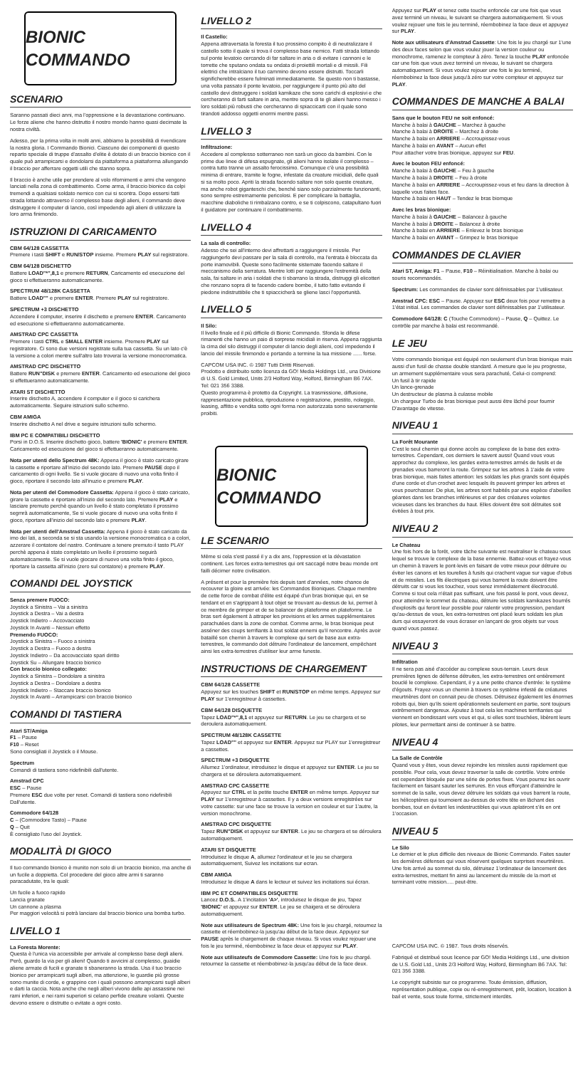BIONIC COMMANDO
SCENARIO
Saranno passati dieci anni, ma l'oppressione e la devastazione continuano. Le forze aliene che hanno distrutto il nostro mondo hanno quasi decimate la nostra civiltà.
Adesso, per la prima volta in molti anni, abbiamo la possibilità di rivendicare la nostra gloria. I Commando Bionici. Ciascuno dei componenti di questo reparto speciale di truppe d'assalto d'elite è dotato di un braccio bionico con il quale può arrampicarsi e dondolarsi da piattaforma a piattaforma allungando il braccio per afferrare oggetti utili che stanno sopra.
Il braccio è anche utile per prendere al volo rifornimenti e armi che vengono lanciati nella zona di combattimento. Come arma, il braccio bionico da colpi tremendi a qualsiasi soldato nemico con cui si scontra. Dopo essersi fatti strada lottando attraverso il complesso base degli alieni, il commando deve distruggere il computer di lancio, così impedendo agli alieni di utilizzare la loro arma finimondo.
ISTRUZIONI DI CARICAMENTO
CBM 64/128 CASSETTA
Premere i tasti SHIFT e RUN/STOP insieme. Premere PLAY sul registratore.
CBM 64/128 DISCHETTO
Battere LOAD"*",8,1 e premere RETURN, Caricamento ed esecuzione del gioco si effettueranno automaticamente.
SPECTRUM 48/128K CASSETTA
Battere LOAD"" e premere ENTER. Premere PLAY sul registratore.
SPECTRUM +3 DISCHETTO
Accendere il computer, inserire il dischetto e premere ENTER. Caricamento ed esecuzione si effettueranno automaticamente.
AMSTRAD CPC CASSETTA
Premere i tasti CTRL e SMALL ENTER insieme. Premere PLAY sul registratore. Ci sono due versioni registrate sulla tua cassetta. Su un lato c'è la versione a colori mentre sull'altro lato troverai la versione monocromatica.
AMSTRAD CPC DISCHETTO
Battere RUN"DISK e premere ENTER. Caricamento ed esecuzione del gioco si effettueranno automaticamente.
ATARI ST DISCHETTO
Inserire dischetto A, accendere il computer e il gioco si carichera automaticamente. Seguire istruzioni sullo schermo.
CBM AMIGA
Inserire dischetto A nel drive e seguire istruzioni sullo schermo.
IBM PC E COMPATIBILI DISCHETTO
Porsi in D.O.S. Inserire dischetto gioco, battere 'BIONIC' e premere ENTER. Caricamento ed esecuzione del gioco si effettueranno automaticamente.
Nota per utenti dello Spectrum 48K: Appena il gioco è stato caricato girare la cassette e riportare all'inizio del secondo lato. Premere PAUSE dopo il caricamento di ogni livello. Se si vuole giocare di nuovo una volta finito il gioco, riportare il secondo lato all'inuzio e premere PLAY.
Nota per utenti del Commodore Cassetta: Appena il gioco è stato caricato, girare la cassette e riportare all'inizio del secondo lato. Premere PLAY e lasciare premuto perchè quando un livello è stato completato il prossimo segmrà automaticamente, Se si vuole giocare di nuovo una volta finito il gioco, riportare all'inizio del secondo lato e premere PLAY.
Nota per utenti dell'Amstrad Cassetta: Appena il gioco è stato caricato da imo dei lati, a seconda se si sta usando la versione monocromatica o a colori, azzerare il contatore del nastro. Continuare a tenere premuto il tasto PLAY perchè appena è stato completato un livello il prossimo seguirà automaticamente. Se si vuole giocare di nuovo una volta finito il gioco, riportare la cassetta all'inizio (zero sul contatore) e premere PLAY.
COMANDI DEL JOYSTICK
Senza premere FUOCO:
Joystick a Sinistra – Vai a sinistra
Joystick a Destra – Vai a destra
Joystick Indietro – Accovacciato
Joystick In Avanti – Nessun effetto
Premendo FUOCO:
Joystick a Sinistra – Fuoco a sinistra
Joystick a Destra – Fuoco a destra
Joystick Indietro – Da accovacciato spari diritto
Joystick Su – Allungare braccio bionico
Con braccio bionico collegato:
Joystick a Sinistra – Dondolare a sinistra
Joystick a Destra – Dondolare a destra
Joystick Indietro – Staccare braccio bionico
Joystick In Avanti – Arrampicarsi con braccio bionico
COMANDI DI TASTIERA
Atari ST/Amiga
F1 – Pause
F10 – Reset
Sono consigliati il Joystick o il Mouse.
Spectrum
Comandi di tastiera sono ridefinibili dall'utente.
Amstrad CPC
ESC – Pause
Premere ESC due volte per reset. Comandi di tastiera sono ridefinibili Dall'utente.
Commodore 64/128
C – (Commodore Tasto) – Pause
Q – Quit
È consigliato l'uso del Joystick.
MODALITÀ DI GIOCO
Il tuo commando bionico è munito non solo di un braccio bionico, ma anche di un fucile a doppietta. Col procedere del gioco altre armi ti saranno paracadutate, tra le quali:
Un fucile a fuoco rapido
Lancia granate
Un cannone a plasma
Per maggiori velocità si potrà lanciare dal braccio bionico una bomba turbo.
LIVELLO 1
La Foresta Morente:
Questa è l'unica via accessibile per arrivale al complesso base degli alieni. Però, guardo la via per gli alieni! Quando ti avvicini al complesso, guaidie aliene armate di fucili e granate ti sbaneranno la strada. Usa il tuo braccio bionico per arrampicarti sugli alberi, ma attenzione, le guardie più grosse sono munite di corde, e grappino con i quali possono arrampicarsi sugli alberi e darti la caccia. Nota anche che negli alberi vivono delle api assassine nei rami inferiori, e nei rami superiori si celano perfide creature volanti. Queste devono essere o distrutte o evitate a ogni costo.
LIVELLO 2
Il Castello:
Appena attraversata la foresta il tuo prossimo compito è di neutralizzare il castello sotto il quale si trova il complesso base nemico. Fatti strada lottando sul ponte levatoio cercando di far saltare in aria o di evitare i cannoni e le torrette che sputano ondata su ondata di proiettili mortali e di missili. Fili elettrici che intralciano il tuo cammino devono essere distrutti. Toccarli significherebbe essere fulminati immediatamente. Se questo non ti bastasse, una volta passato il ponte levatoio, per raggiungere il punto più alto del castello devi distruggere i soldati kamikaze che sono carichi di esplosivi e che cercheranno di farti saltare in aria, mentre sopra di te gli alieni hanno messo i loro soldati più robusti che cercheranno di spiaccicarti con il quale sono tirandoti addosso oggetti enormi mentre passi.
LIVELLO 3
Infiltrazione:
Accedere al complesso sotterraneo non sarà un gioco da bambini. Con le prime due linee di difesa espugnate, gli alieni hanno isolate il complesso – contra tutto tranne un assalto ferocissimo. Comunque c'è una possibilità minima di entrare, tramite le fogne, infestate da creature micidiali, delle quali si sa molto poco. Apriti la strada facendo saltare non solo queste creature, ma anche robot giganteschi che, benché siano solo parzialmente funzionanti, sono sempre estremamente pericolosi. E per complicare la battaglia, macchine diaboliche ti rimbalzano contro, e se ti colpiscono, catapultano fuori il guidatore per continuare il combattimento.
LIVELLO 4
La sala di controllo:
Adesso che sei all'interno devi affrettarti a raggiungere il missile. Per raggiungerlo devi passare per la sala di controllo, ma l'entrata è bloccata da porte inamovibili. Queste sono facilmente sistemate facendo saltare il meccanismo della serratura. Mentre lotti per raggiungere l'estremità della sala, fai saltare in aria i soldati che ti sbarrano la strada, distruggi gli elicotteri che ronzano sopra di te facendo cadere bombe, il tutto fatto evitando il piedone indistruttibile che ti spiaccicherà se gliene lasci l'opportunità.
LIVELLO 5
Il Silo:
Il livello finale ed il più difficile di Bionic Commando. Sfonda le difese rimanenti che hanno un paio di sorprese micidiali in riserva. Appena raggiunta la cima del silo distruggi il computer di lancio degli alieni, così impedendo il lancio del missile finimondo e portando a termine la tua missione ...... forse.
CAPCOM USA INC. © 1987 Tutti Diritti Riservati.
Prodotto e distribuito sotto licenza da GO! Media Holdings Ltd., una Divisione di U.S. Gold Limited, Units 2/3 Holford Way, Holford, Birmingham B6 7AX. Tel: 021 356 3388.
Questo programma è protetto da Copyright. La trasmissione, diffusione, rappresentazione pubblica, riproduzione o registrazione, prestito, noleggio, leasing, affitto e vendita sotto ogni forma non autorizzata sono severamente proibiti.
BIONIC COMMANDO
LE SCENARIO
Même si cela s'est passé il y a dix ans, l'oppression et la dévastation continent. Les forces extra-terrestres qui ont saccagé notre beau monde ont failli décimer notre civilisation.
A présent et pour la première fois depuis tant d'années, notre chance de recouvrer la gloire est arrivée: les Commandos Bioniques. Chaque membre de cette force de combat d'élite est équipé d'un bras bionique qui, en se tendant et en s'agrippant à tout objet se trouvant au-dessus de lui, permet à ce membre de grimper et de se balancer de plateforme en plateforme. Le bras sert également à attraper les provisions et les armes supplémentaires parachutées dans la zone de combat. Comme arme, le bras bionique peut asséner des coups terrifiants à tout soldat ennemi qu'il rencontre. Après avoir bataillé son chemin à travers le complexe qui sert de base aux extra-terrestres, le commando doit détruire l'ordinateur de lancement, empêchant ainsi les extra-terrestres d'utiliser leur arme funeste.
INSTRUCTIONS DE CHARGEMENT
CBM 64/128 CASSETTE
Appuyez sur les touches SHIFT et RUN/STOP en même temps. Appuyez sur PLAY sur 1'enregistreur à cassettes.
CBM 64/128 DISQUETTE
Tapez LOAD"*",8,1 et appuyez sur RETURN. Le jeu se chargera et se deroulera automatiquement.
SPECTRUM 48/128K CASSETTE
Tapez LOAD"" et appuyez sur ENTER. Appuyez sur PLAY sur 1'enregistreur a cassettes.
SPECTRUM +3 DISQUETTE
Allumez 1'ordinateur, introduisez le disque et appuyez sur ENTER. Le jeu se chargera et se déroulera automatiquement.
AMSTRAD CPC CASSETTE
Appuyez sur CTRL et la petite touche ENTER en même temps. Appuyez sur PLAY sur 1'enregistreur à cassettes. Il y a deux versions enregistrées sur votre cassette: sur une face se trouve la version en couleur et sur 1'autre, la version monochrome.
AMSTRAD CPC DISQUETTE
Tapez RUN"DISK et appuyez sur ENTER. Le jeu se chargera et se déroulera automatiquement.
ATARI ST DISQUETTE
Introduisez le disque A, allumez l'ordinateur et le jeu se chargera automatiquement, Suivez les incitations sur ecran.
CBM AMIGA
Introduisez le disque A dans le lecteur et suivez les incitations sui écran.
IBM PC ET COMPATIBLES DISQUETTE
Lancez D.O.S.. A 1'incitation 'A>', introduisez le disque de jeu, Tapez 'BIONIC' et appuyez sur ENTER. Le jeu se chaigera et se déroulera automatiquement.
Note aux utilisateurs de Spectrum 48K: Une fois le jeu chargé, retournez la cassette et réembobinez-la jusqu'au début de la face deux. Appuyez sur PAUSE après le chargement de chaque niveau. Si vous voulez rejouer une fois le jeu terminé, réembobinez la face deux et appuyez sur PLAY.
Note aux utilisateufs de Commodore Cassette: Une fois le jeu chargé. retournez la cassette et réembobinez-la jusqu'au début de la face deux.
Appuyez sur PLAY et tenez cette touche enfoncée car une fois que vous avez terminé un niveau, le suivant se chargera automatiquement. Si vous voulez rejouer une fois le jeu terminé, réembobinez la face deux et appuyez sur PLAY.
Note aux utilisateurs d'Amstrad Cassette: Une fois le jeu chargé sur 1'une des deux faces selon que vous voulez jouer la version couleur ou monochrome, ramenez le compteur à zéro. Tenez la touche PLAY enfoncée car une fois que vous avez terminé un niveau, le suivant se chargera automatiquement. Si vous voulez rejouer une fois le jeu terminé, réembobinez la face deux jusqu'à zéro sur votre compteur et appuyez sur PLAY.
COMMANDES DE MANCHE A BALAI
Sans que le bouton FEU ne soit enfoncé:
Manche à balai à GAUCHE – Marchez à gauche
Manche à balai à DROITE – Marchez à droite
Manche à balai en ARRIERE – Accroupissez-vous
Manche à balai en AVANT – Aucun effet
Pour attacher votre bras bionique, appuyez sur FEU.
Avec le bouton FEU enfoncé:
Manche à balai à GAUCHE – Feu à gauche
Manche à balai à DROITE – Feu à droite
Manche à balai en ARRIERE – Accroupissez-vous et feu dans la direction à laquelle vous faites face.
Manche à balai en HAUT – Tendez le bras biomque
Avec les bras bionique:
Manche à balai à GAUCHE – Balancez à gauche
Manche à balai à DROITE – Balancez à droite
Manche à balai en ARRIERE – Enlevez le bras bionique
Manche à balai en AVANT – Grimpez le bras bionique
COMMANDES DE CLAVIER
Atari ST, Amiga: F1 – Pause, F10 – Réinitialisation. Manche à balai ou souris recommandés.
Spectrum: Les commandes de clavier sont définissables par 1'utilisateur.
Amstrad CPC: ESC – Pause. Appuyez sur ESC deux fois pour remettre a 1'état initial. Les commandes de clavier sont définissables par 1'utilisateur.
Commodore 64/128: C (Touche Commodore) – Pause, Q – Quittez. Le contrôle par manche à balai est recommandé.
LE JEU
Votre commando bionique est équipé non seulement d'un bras bionique mais aussi d'un fusil de chasse double standard. A mesure que le jeu progresse, un armement supplémentaire vous sera parachuté, Celui-ci comprend:
Un fusil à tir rapide
Un lance-grenade
Un destructeur de plasma à culasse mobile
Un chargeur Turbo de bras bionique peut aussi être lâché pour fournir D'avantage de vitesse.
NIVEAU 1
La Forêt Mourante
C'est le seul chemin qui donne accès au complexe de la base des extra-terrestres. Cependant, ces derniers le savent aussi! Quand vous vous approchez du complexe, les gardes extra-terrestres armés de fusils et de grenades vous barreront la route. Grimpez sur les arbres à 1'aide de votre bras bionique, mais faites attention: les soldats les plus grands sont équipés d'une corde et d'un crochet avec lesquels ils peuvent grimper les arbres et vous pourchasser. De plus, les arbres sont habités par une espèce d'abeilles géantes dans les branches inférieures et par des créatures volantes vicieuses dans les branches du haut. Elles doivent être soit détruites soit évitées à tout prix.
NIVEAU 2
Le Chateau
Une fois hors de la forêt, votre tâche suivante est neutraliser le chateau sous lequel se trouve le complexe de la base ennemie. Battez-vous et frayez-vous un chemin à travers le pont-levis en faisant de votre mieux pour détruire ou éviter les canons et les tourelles à fusils qui crachent vague sur vague d'obus et de missiles. Les fils électriques qui vous barrent la route doivent être détruits car si vous les touchez, vous serez immédiatement électrocuté. Comme si tout cela n'était pas suffisant, une fois passé le pont, vous devez, pour atteindre le sommet du chateau, détruire les soldats kamikazes bourrés d'explosifs qui feront leur possible pour ralentir votre progression, pendant qu'au-dessus de vous, les extra-terrestres ont placé leurs soldats les plus durs qui essayeront de vous écraser en lançant de gros objets sur vous quand vous passez.
NIVEAU 3
Infiltration
Il ne sera pas aisé d'accéder au complexe sous-terrain. Leurs deux premières lignes de défense détruites, les extra-terrestres ont entièrement bouclé le complexe. Cependant, il y a une petite chance d'entrée: le système d'égouts. Frayez-vous un chemin à travers ce système infesté de créatures meurtrières dont on connait peu de choses. Détruisez également les énormes robots qui, bien qu'ils soient opérationnels seulement en partie, sont toujours extrêmement dangereux. Ajoutez à tout cela les machines terrifiantes qui viennent en bondissant vers vous et qui, si elles sont touchées, libèrent leurs pilotes, leur permettant ainsi de continuer à se battre.
NIVEAU 4
La Salle de Contrôle
Quand vous y êtes, vous devez rejoindre les missiles aussi rapidement que possible. Pour cela, vous devez traverser la salle de contrôle. Votre entrée est cependant bloquée par une série de portes fixes. Vous pourrez les ouvrir facilement en faisant sauter les serrures. En vous efforçant d'atteindre le sommet de la salle, vous devez détruire les soldats qui vous barrent la route, les hélicoptères qui tournoient au-dessus de votre tête en lâchant des bombes, tout en évitant les indestructibles qui vous aplatiront s'ils en ont 1'occasion.
NIVEAU 5
Le Silo
Le dernier et le plus difficile des niveaux de Bionic Commando. Faites sauter les dernières défenses qui vous réservent quelques surprises meurtrières. Une fois arrivé au sommet du silo, détruisez 1'ordinateur de lancement des extra-terrestres, mettant fin ainsi au lancement du missile de la mort et terminant votre mission..... peut-être.
CAPCOM USA INC. © 1987. Tous droits réservés.
Fabriqué et distribué sous licence par GO! Media Holdings Ltd., une division de U.S. Gold Ltd., Units 2/3 Holford Way, Holford, Birmingham B6 7AX. Tel: 021 356 3388.
Le copyright subsiste sur ce programme. Toute émission, diffusion, représentation publique, copie ou ré-enregistrement, prêt, location, location à bail et vente, sous toute forme, strictement interdits.